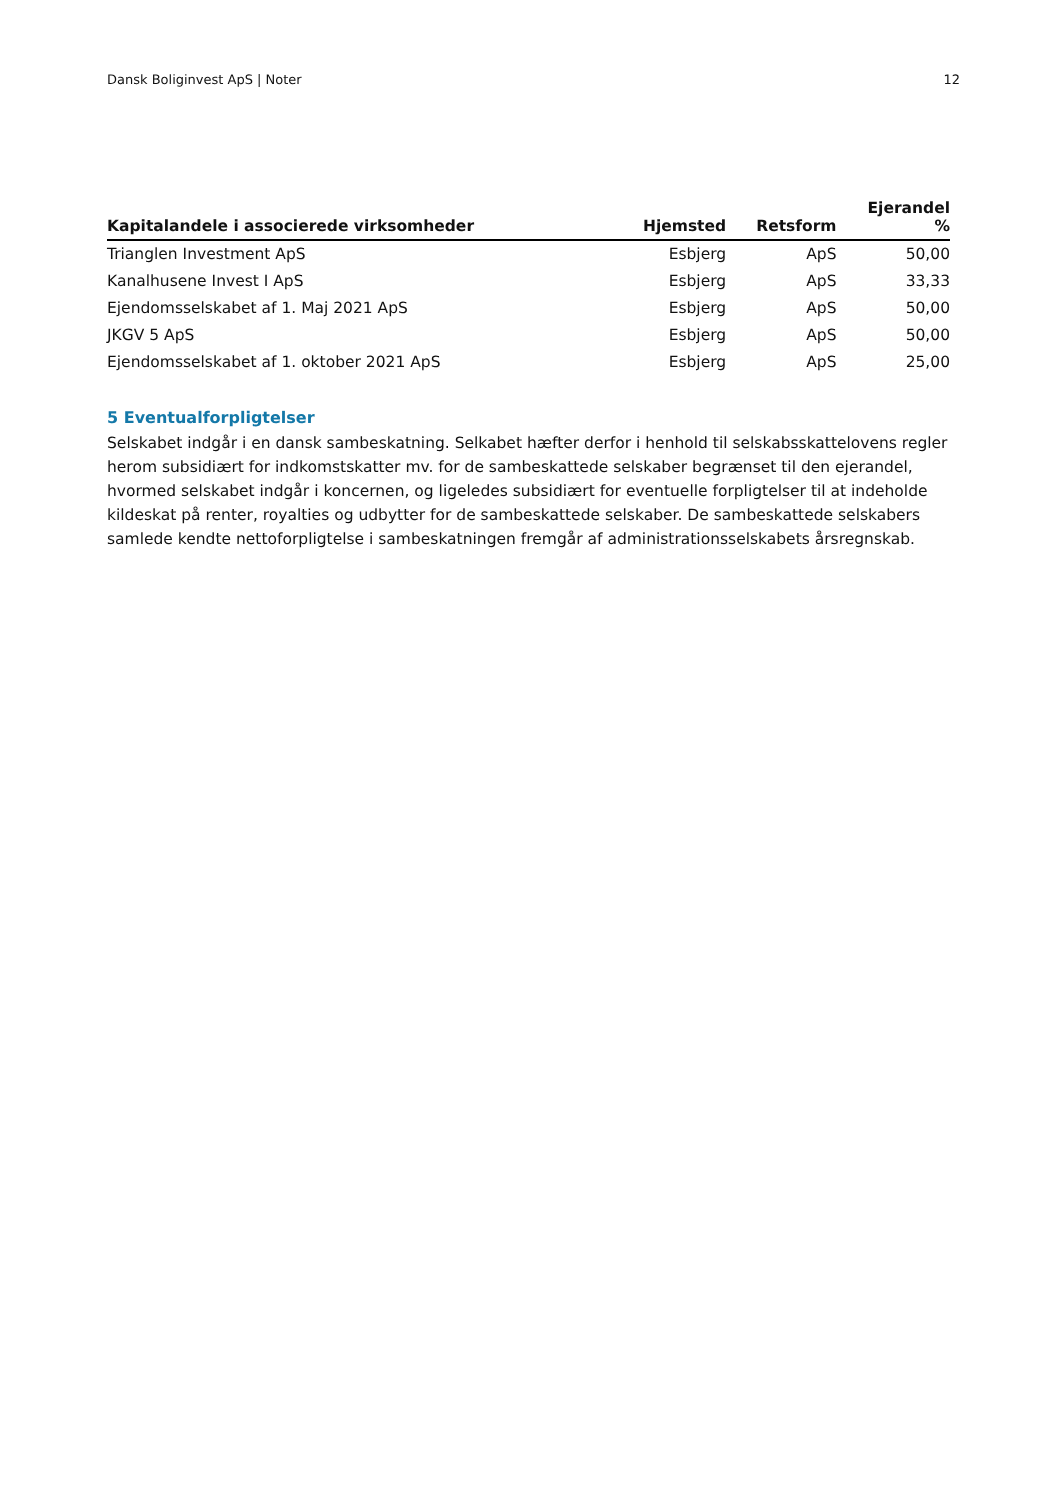Dansk Boliginvest ApS | Noter 12
| Kapitalandele i associerede virksomheder | Hjemsted | Retsform | Ejerandel % |
| --- | --- | --- | --- |
| Trianglen Investment ApS | Esbjerg | ApS | 50,00 |
| Kanalhusene Invest I ApS | Esbjerg | ApS | 33,33 |
| Ejendomsselskabet af 1. Maj 2021 ApS | Esbjerg | ApS | 50,00 |
| JKGV 5 ApS | Esbjerg | ApS | 50,00 |
| Ejendomsselskabet af 1. oktober 2021 ApS | Esbjerg | ApS | 25,00 |
5 Eventualforpligtelser
Selskabet indgår i en dansk sambeskatning. Selkabet hæfter derfor i henhold til selskabsskattelovens regler herom subsidiært for indkomstskatter mv. for de sambeskattede selskaber begrænset til den ejerandel, hvormed selskabet indgår i koncernen, og ligeledes subsidiært for eventuelle forpligtelser til at indeholde kildeskat på renter, royalties og udbytter for de sambeskattede selskaber. De sambeskattede selskabers samlede kendte nettoforpligtelse i sambeskatningen fremgår af administrationsselskabets årsregnskab.